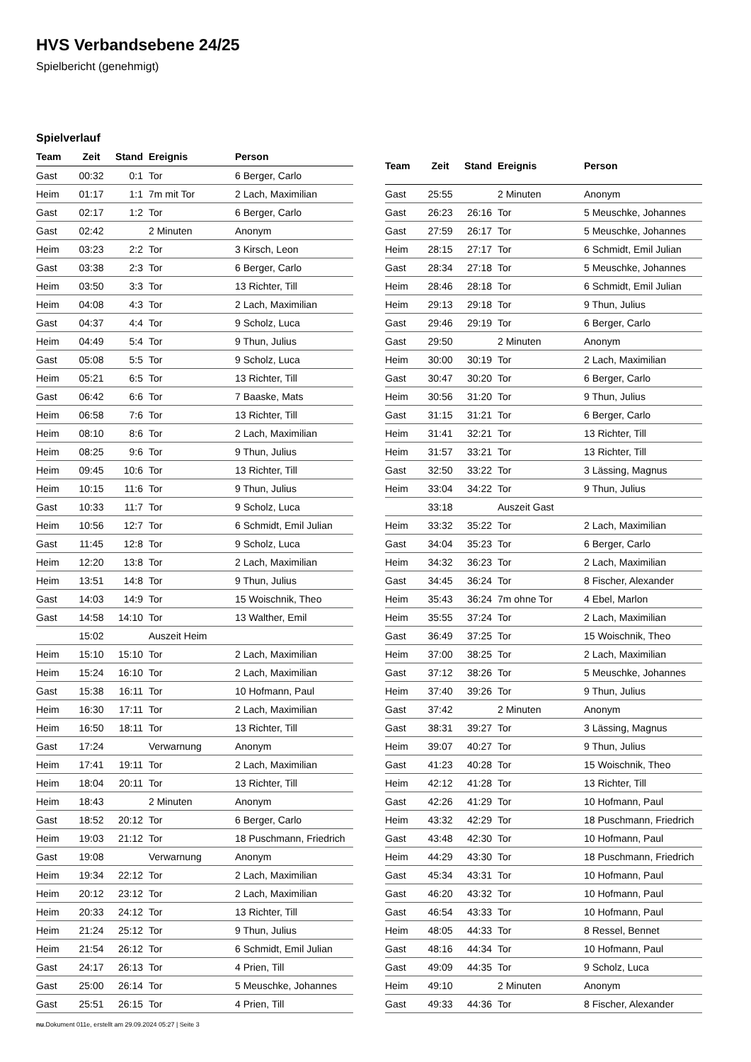HVS Verbandsebene 24/25
Spielbericht (genehmigt)
Spielverlauf
| Team | Zeit | Stand | Ereignis | Person |
| --- | --- | --- | --- | --- |
| Gast | 00:32 | 0:1 | Tor | 6 Berger, Carlo |
| Heim | 01:17 | 1:1 | 7m mit Tor | 2 Lach, Maximilian |
| Gast | 02:17 | 1:2 | Tor | 6 Berger, Carlo |
| Gast | 02:42 | | 2 Minuten | Anonym |
| Heim | 03:23 | 2:2 | Tor | 3 Kirsch, Leon |
| Gast | 03:38 | 2:3 | Tor | 6 Berger, Carlo |
| Heim | 03:50 | 3:3 | Tor | 13 Richter, Till |
| Heim | 04:08 | 4:3 | Tor | 2 Lach, Maximilian |
| Gast | 04:37 | 4:4 | Tor | 9 Scholz, Luca |
| Heim | 04:49 | 5:4 | Tor | 9 Thun, Julius |
| Gast | 05:08 | 5:5 | Tor | 9 Scholz, Luca |
| Heim | 05:21 | 6:5 | Tor | 13 Richter, Till |
| Gast | 06:42 | 6:6 | Tor | 7 Baaske, Mats |
| Heim | 06:58 | 7:6 | Tor | 13 Richter, Till |
| Heim | 08:10 | 8:6 | Tor | 2 Lach, Maximilian |
| Heim | 08:25 | 9:6 | Tor | 9 Thun, Julius |
| Heim | 09:45 | 10:6 | Tor | 13 Richter, Till |
| Heim | 10:15 | 11:6 | Tor | 9 Thun, Julius |
| Gast | 10:33 | 11:7 | Tor | 9 Scholz, Luca |
| Heim | 10:56 | 12:7 | Tor | 6 Schmidt, Emil Julian |
| Gast | 11:45 | 12:8 | Tor | 9 Scholz, Luca |
| Heim | 12:20 | 13:8 | Tor | 2 Lach, Maximilian |
| Heim | 13:51 | 14:8 | Tor | 9 Thun, Julius |
| Gast | 14:03 | 14:9 | Tor | 15 Woischnik, Theo |
| Gast | 14:58 | 14:10 | Tor | 13 Walther, Emil |
| | 15:02 | | Auszeit Heim | |
| Heim | 15:10 | 15:10 | Tor | 2 Lach, Maximilian |
| Heim | 15:24 | 16:10 | Tor | 2 Lach, Maximilian |
| Gast | 15:38 | 16:11 | Tor | 10 Hofmann, Paul |
| Heim | 16:30 | 17:11 | Tor | 2 Lach, Maximilian |
| Heim | 16:50 | 18:11 | Tor | 13 Richter, Till |
| Gast | 17:24 | | Verwarnung | Anonym |
| Heim | 17:41 | 19:11 | Tor | 2 Lach, Maximilian |
| Heim | 18:04 | 20:11 | Tor | 13 Richter, Till |
| Heim | 18:43 | | 2 Minuten | Anonym |
| Gast | 18:52 | 20:12 | Tor | 6 Berger, Carlo |
| Heim | 19:03 | 21:12 | Tor | 18 Puschmann, Friedrich |
| Gast | 19:08 | | Verwarnung | Anonym |
| Heim | 19:34 | 22:12 | Tor | 2 Lach, Maximilian |
| Heim | 20:12 | 23:12 | Tor | 2 Lach, Maximilian |
| Heim | 20:33 | 24:12 | Tor | 13 Richter, Till |
| Heim | 21:24 | 25:12 | Tor | 9 Thun, Julius |
| Heim | 21:54 | 26:12 | Tor | 6 Schmidt, Emil Julian |
| Gast | 24:17 | 26:13 | Tor | 4 Prien, Till |
| Gast | 25:00 | 26:14 | Tor | 5 Meuschke, Johannes |
| Gast | 25:51 | 26:15 | Tor | 4 Prien, Till |
| Team | Zeit | Stand | Ereignis | Person |
| --- | --- | --- | --- | --- |
| Gast | 25:55 | | 2 Minuten | Anonym |
| Gast | 26:23 | 26:16 | Tor | 5 Meuschke, Johannes |
| Gast | 27:59 | 26:17 | Tor | 5 Meuschke, Johannes |
| Heim | 28:15 | 27:17 | Tor | 6 Schmidt, Emil Julian |
| Gast | 28:34 | 27:18 | Tor | 5 Meuschke, Johannes |
| Heim | 28:46 | 28:18 | Tor | 6 Schmidt, Emil Julian |
| Heim | 29:13 | 29:18 | Tor | 9 Thun, Julius |
| Gast | 29:46 | 29:19 | Tor | 6 Berger, Carlo |
| Gast | 29:50 | | 2 Minuten | Anonym |
| Heim | 30:00 | 30:19 | Tor | 2 Lach, Maximilian |
| Gast | 30:47 | 30:20 | Tor | 6 Berger, Carlo |
| Heim | 30:56 | 31:20 | Tor | 9 Thun, Julius |
| Gast | 31:15 | 31:21 | Tor | 6 Berger, Carlo |
| Heim | 31:41 | 32:21 | Tor | 13 Richter, Till |
| Heim | 31:57 | 33:21 | Tor | 13 Richter, Till |
| Gast | 32:50 | 33:22 | Tor | 3 Lässing, Magnus |
| Heim | 33:04 | 34:22 | Tor | 9 Thun, Julius |
| | 33:18 | | Auszeit Gast | |
| Heim | 33:32 | 35:22 | Tor | 2 Lach, Maximilian |
| Gast | 34:04 | 35:23 | Tor | 6 Berger, Carlo |
| Heim | 34:32 | 36:23 | Tor | 2 Lach, Maximilian |
| Gast | 34:45 | 36:24 | Tor | 8 Fischer, Alexander |
| Heim | 35:43 | 36:24 | 7m ohne Tor | 4 Ebel, Marlon |
| Heim | 35:55 | 37:24 | Tor | 2 Lach, Maximilian |
| Gast | 36:49 | 37:25 | Tor | 15 Woischnik, Theo |
| Heim | 37:00 | 38:25 | Tor | 2 Lach, Maximilian |
| Gast | 37:12 | 38:26 | Tor | 5 Meuschke, Johannes |
| Heim | 37:40 | 39:26 | Tor | 9 Thun, Julius |
| Gast | 37:42 | | 2 Minuten | Anonym |
| Gast | 38:31 | 39:27 | Tor | 3 Lässing, Magnus |
| Heim | 39:07 | 40:27 | Tor | 9 Thun, Julius |
| Gast | 41:23 | 40:28 | Tor | 15 Woischnik, Theo |
| Heim | 42:12 | 41:28 | Tor | 13 Richter, Till |
| Gast | 42:26 | 41:29 | Tor | 10 Hofmann, Paul |
| Heim | 43:32 | 42:29 | Tor | 18 Puschmann, Friedrich |
| Gast | 43:48 | 42:30 | Tor | 10 Hofmann, Paul |
| Heim | 44:29 | 43:30 | Tor | 18 Puschmann, Friedrich |
| Gast | 45:34 | 43:31 | Tor | 10 Hofmann, Paul |
| Gast | 46:20 | 43:32 | Tor | 10 Hofmann, Paul |
| Gast | 46:54 | 43:33 | Tor | 10 Hofmann, Paul |
| Heim | 48:05 | 44:33 | Tor | 8 Ressel, Bennet |
| Gast | 48:16 | 44:34 | Tor | 10 Hofmann, Paul |
| Gast | 49:09 | 44:35 | Tor | 9 Scholz, Luca |
| Heim | 49:10 | | 2 Minuten | Anonym |
| Gast | 49:33 | 44:36 | Tor | 8 Fischer, Alexander |
nu.Dokument 011e, erstellt am 29.09.2024 05:27 | Seite 3